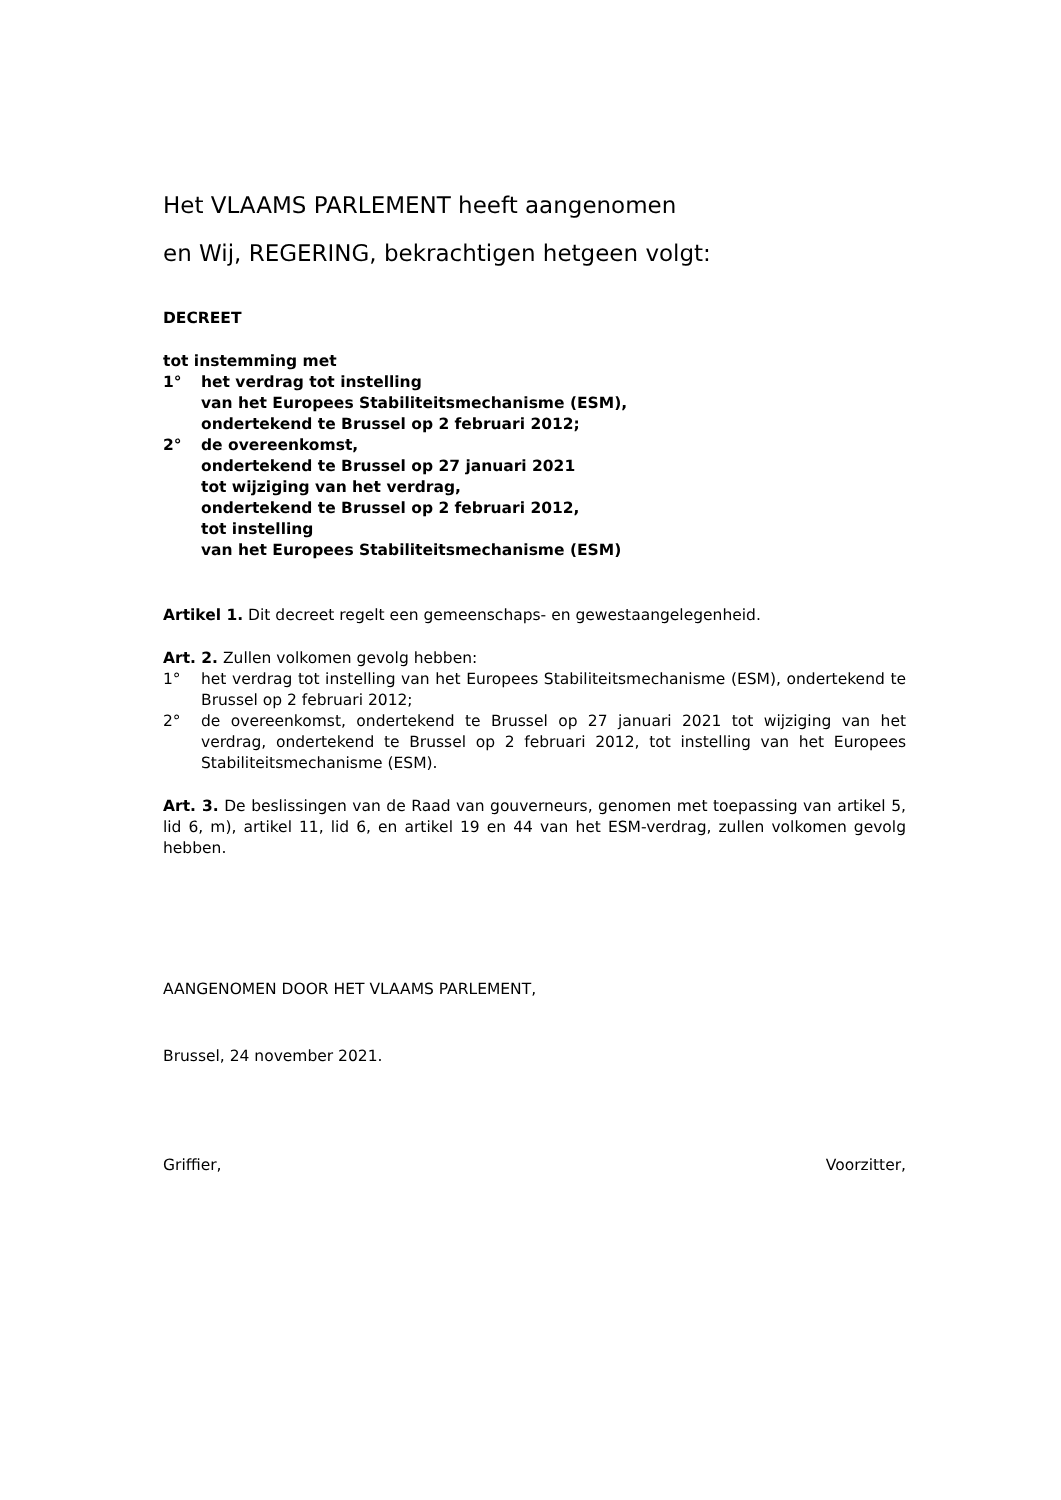Het VLAAMS PARLEMENT heeft aangenomen
en Wij, REGERING, bekrachtigen hetgeen volgt:
DECREET
tot instemming met
1° het verdrag tot instelling
van het Europees Stabiliteitsmechanisme (ESM),
ondertekend te Brussel op 2 februari 2012;
2° de overeenkomst,
ondertekend te Brussel op 27 januari 2021
tot wijziging van het verdrag,
ondertekend te Brussel op 2 februari 2012,
tot instelling
van het Europees Stabiliteitsmechanisme (ESM)
Artikel 1. Dit decreet regelt een gemeenschaps- en gewestaangelegenheid.
Art. 2. Zullen volkomen gevolg hebben:
1° het verdrag tot instelling van het Europees Stabiliteitsmechanisme (ESM), ondertekend te Brussel op 2 februari 2012;
2° de overeenkomst, ondertekend te Brussel op 27 januari 2021 tot wijziging van het verdrag, ondertekend te Brussel op 2 februari 2012, tot instelling van het Europees Stabiliteitsmechanisme (ESM).
Art. 3. De beslissingen van de Raad van gouverneurs, genomen met toepassing van artikel 5, lid 6, m), artikel 11, lid 6, en artikel 19 en 44 van het ESM-verdrag, zullen volkomen gevolg hebben.
AANGENOMEN DOOR HET VLAAMS PARLEMENT,
Brussel, 24 november 2021.
Griffier, Voorzitter,